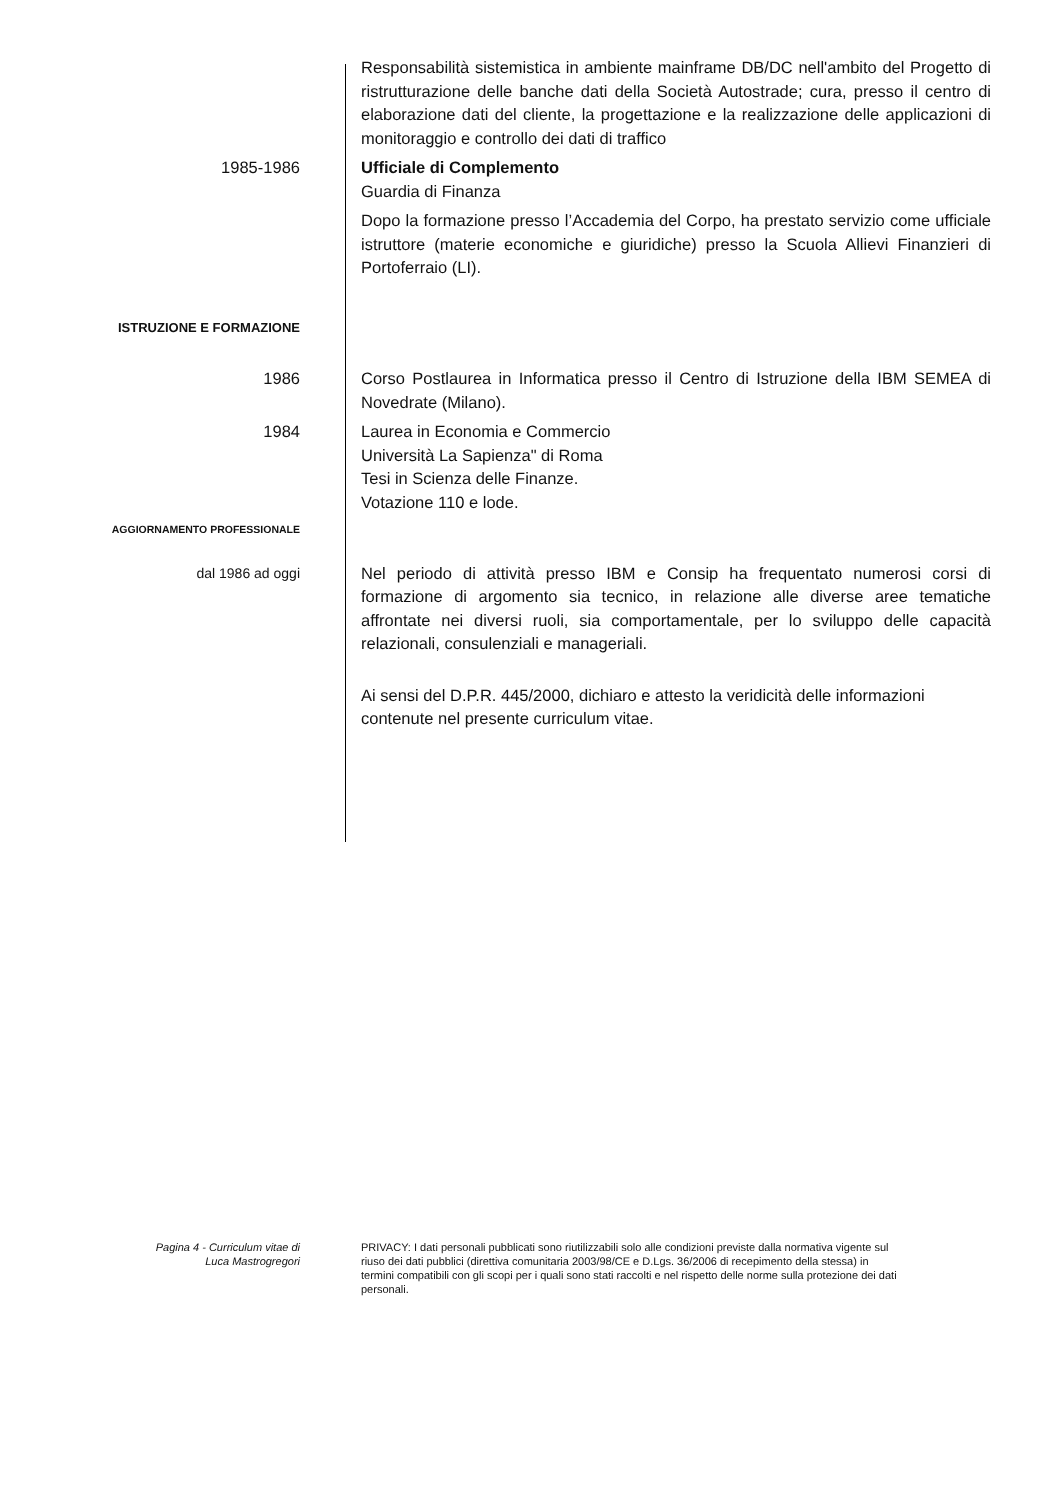Responsabilità sistemistica in ambiente mainframe DB/DC nell'ambito del Progetto di ristrutturazione delle banche dati della Società Autostrade; cura, presso il centro di elaborazione dati del cliente, la progettazione e la realizzazione delle applicazioni di monitoraggio e controllo dei dati di traffico
1985-1986 Ufficiale di Complemento
Guardia di Finanza
Dopo la formazione presso l’Accademia del Corpo, ha prestato servizio come ufficiale istruttore (materie economiche e giuridiche) presso la Scuola Allievi Finanzieri di Portoferraio (LI).
ISTRUZIONE E FORMAZIONE
1986 Corso Postlaurea in Informatica presso il Centro di Istruzione della IBM SEMEA di Novedrate (Milano).
1984 Laurea in Economia e Commercio
Università La Sapienza" di Roma
Tesi in Scienza delle Finanze.
Votazione 110 e lode.
AGGIORNAMENTO PROFESSIONALE
dal 1986 ad oggi
Nel periodo di attività presso IBM e Consip ha frequentato numerosi corsi di formazione di argomento sia tecnico, in relazione alle diverse aree tematiche affrontate nei diversi ruoli, sia comportamentale, per lo sviluppo delle capacità relazionali, consulenziali e manageriali.
Ai sensi del D.P.R. 445/2000, dichiaro e attesto la veridicità delle informazioni contenute nel presente curriculum vitae.
Pagina 4 - Curriculum vitae di
Luca Mastrogregori
PRIVACY: I dati personali pubblicati sono riutilizzabili solo alle condizioni previste dalla normativa vigente sul riuso dei dati pubblici (direttiva comunitaria 2003/98/CE e D.Lgs. 36/2006 di recepimento della stessa) in termini compatibili con gli scopi per i quali sono stati raccolti e nel rispetto delle norme sulla protezione dei dati personali.